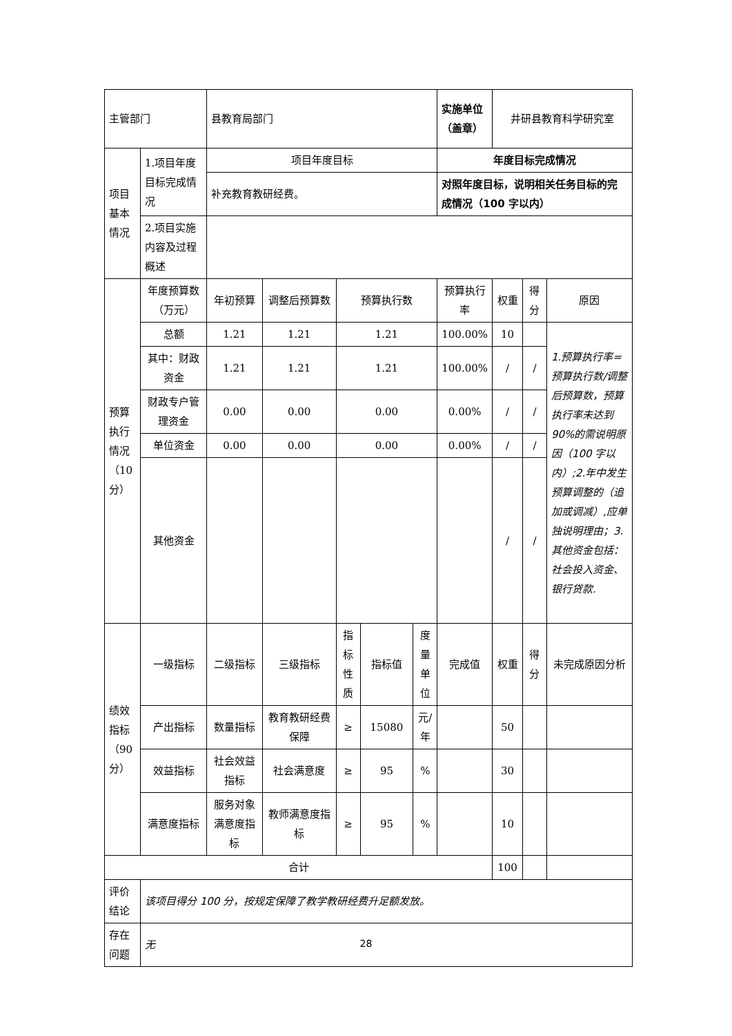| 主管部门 | | 县教育局部门 | | | | | 实施单位（盖章） | 井研县教育科学研究室 | | |
| 项目基本情况 | 1.项目年度目标完成情况 | 项目年度目标 | | | | | 年度目标完成情况 | | | |
| | | 补充教育教研经费。 | | | | | 对照年度目标，说明相关任务目标的完成情况（100 字以内） | | | |
| | 2.项目实施内容及过程概述 | | | | | | | | | |
| 预算执行情况（10分） | 年度预算数（万元） | 年初预算 | 调整后预算数 | 预算执行数 | | | 预算执行率 | 权重 | 得分 | 原因 |
| | 总额 | 1.21 | 1.21 | 1.21 | | | 100.00% | 10 | | 1.预算执行率=预算执行数/调整后预算数，预算执行率未达到90%的需说明原因（100 字以内）;2.年中发生预算调整的（追加或调减）,应单独说明理由；3.其他资金包括：社会投入资金、银行贷款. |
| | 其中：财政资金 | 1.21 | 1.21 | 1.21 | | | 100.00% | / | / | |
| | 财政专户管理资金 | 0.00 | 0.00 | 0.00 | | | 0.00% | / | / | |
| | 单位资金 | 0.00 | 0.00 | 0.00 | | | 0.00% | / | / | |
| | 其他资金 | | | | | | | / | / | |
| 绩效指标（90分） | 一级指标 | 二级指标 | 三级指标 | 指标性质 | 指标值 | 度量单位 | 完成值 | 权重 | 得分 | 未完成原因分析 |
| | 产出指标 | 数量指标 | 教育教研经费保障 | ≥ | 15080 | 元/年 | | 50 | | |
| | 效益指标 | 社会效益指标 | 社会满意度 | ≥ | 95 | % | | 30 | | |
| | 满意度指标 | 服务对象满意度指标 | 教师满意度指标 | ≥ | 95 | % | | 10 | | |
| 合计 | | | | | | | | 100 | | |
| 评价结论 | 该项目得分 100 分，按规定保障了教学教研经费升足额发放。 | | | | | | | | | |
| 存在问题 | 无 | | | | | | | | | |
28